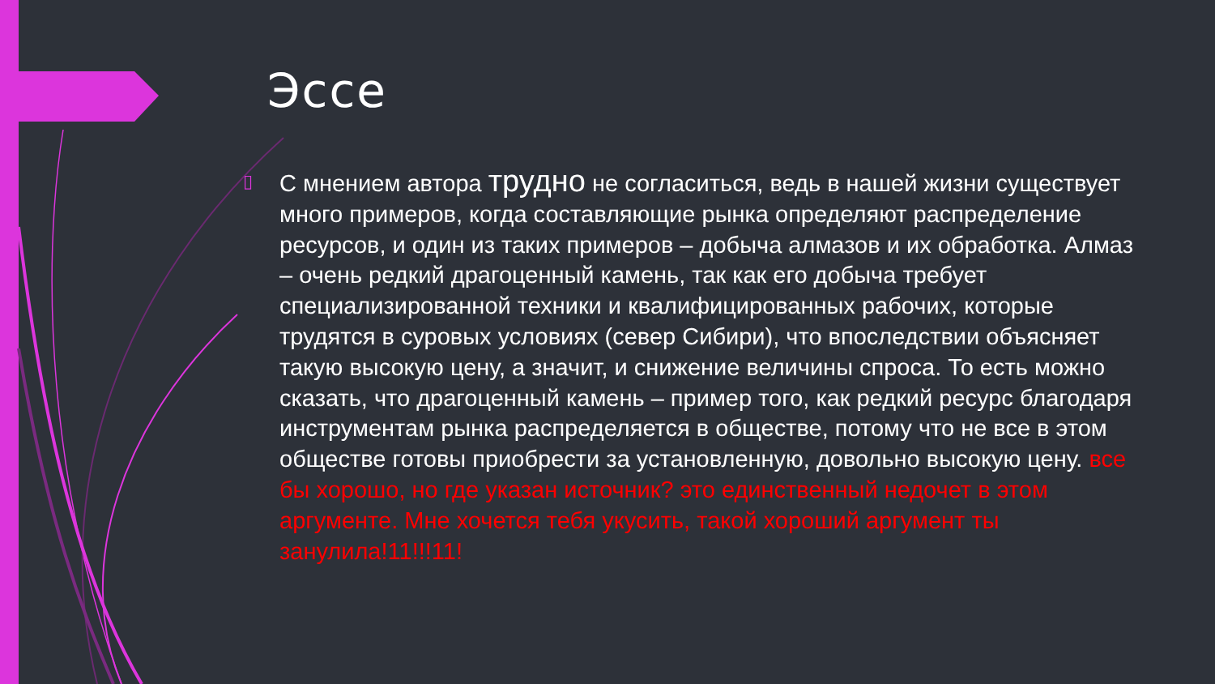Эссе
▯ С мнением автора трудно не согласиться, ведь в нашей жизни существует много примеров, когда составляющие рынка определяют распределение ресурсов, и один из таких примеров – добыча алмазов и их обработка. Алмаз – очень редкий драгоценный камень, так как его добыча требует специализированной техники и квалифицированных рабочих, которые трудятся в суровых условиях (север Сибири), что впоследствии объясняет такую высокую цену, а значит, и снижение величины спроса. То есть можно сказать, что драгоценный камень – пример того, как редкий ресурс благодаря инструментам рынка распределяется в обществе, потому что не все в этом обществе готовы приобрести за установленную, довольно высокую цену. все бы хорошо, но где указан источник? это единственный недочет в этом аргументе. Мне хочется тебя укусить, такой хороший аргумент ты занулила!11!!!11!